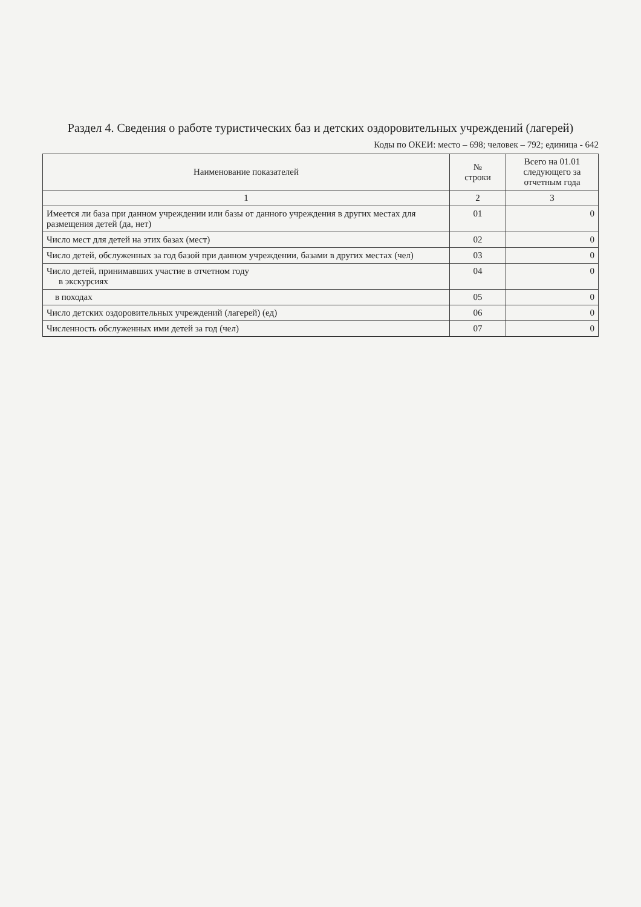Раздел 4. Сведения о работе туристических баз и детских оздоровительных учреждений (лагерей)
Коды по ОКЕИ: место – 698; человек – 792; единица - 642
| Наименование показателей | № строки | Всего на 01.01 следующего за отчетным года |
| --- | --- | --- |
| 1 | 2 | 3 |
| Имеется ли база при данном учреждении или базы от данного учреждения в других местах для размещения детей (да, нет) | 01 | 0 |
| Число мест для детей на этих базах (мест) | 02 | 0 |
| Число детей, обслуженных за год базой при данном учреждении, базами в других местах (чел) | 03 | 0 |
| Число детей, принимавших участие в отчетном году в экскурсиях | 04 | 0 |
| в походах | 05 | 0 |
| Число детских оздоровительных учреждений (лагерей) (ед) | 06 | 0 |
| Численность обслуженных ими детей за год (чел) | 07 | 0 |